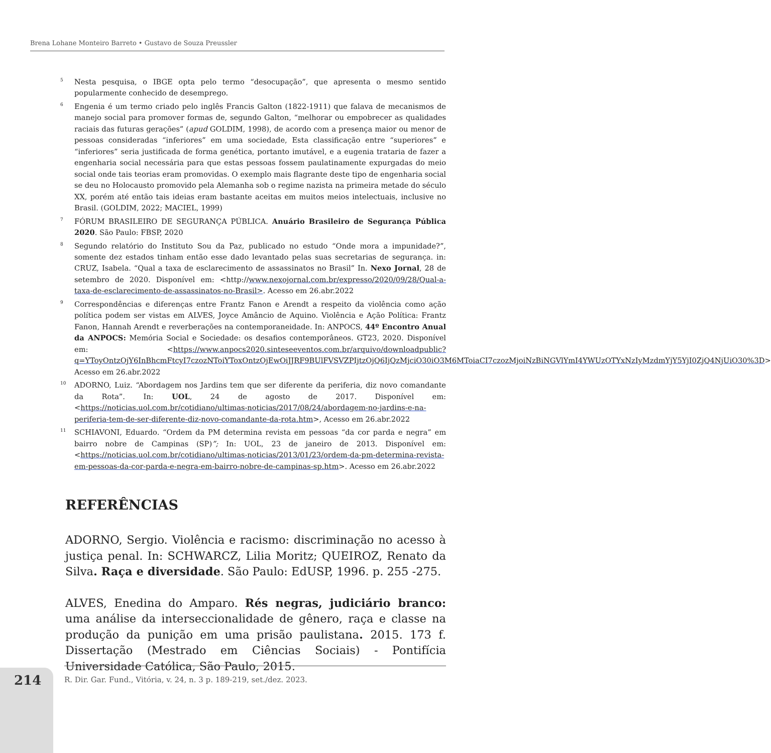Brena Lohane Monteiro Barreto • Gustavo de Souza Preussler
<sup>5</sup> Nesta pesquisa, o IBGE opta pelo termo “desocupação”, que apresenta o mesmo sentido popularmente conhecido de desemprego.
<sup>6</sup> Engenia é um termo criado pelo inglês Francis Galton (1822-1911) que falava de mecanismos de manejo social para promover formas de, segundo Galton, “melhorar ou empobrecer as qualidades raciais das futuras gerações” (apud GOLDIM, 1998), de acordo com a presença maior ou menor de pessoas consideradas “inferiores” em uma sociedade, Esta classificação entre “superiores” e “inferiores” seria justificada de forma genética, portanto imutável, e a eugenia trataria de fazer a engenharia social necessária para que estas pessoas fossem paulatinamente expurgadas do meio social onde tais teorias eram promovidas. O exemplo mais flagrante deste tipo de engenharia social se deu no Holocausto promovido pela Alemanha sob o regime nazista na primeira metade do século XX, porém até então tais ideias eram bastante aceitas em muitos meios intelectuais, inclusive no Brasil. (GOLDIM, 2022; MACIEL, 1999)
<sup>7</sup> FÓRUM BRASILEIRO DE SEGURANÇA PÚBLICA. Anuário Brasileiro de Segurança Pública 2020. São Paulo: FBSP, 2020
<sup>8</sup> Segundo relatório do Instituto Sou da Paz, publicado no estudo “Onde mora a impunidade?”, somente dez estados tinham então esse dado levantado pelas suas secretarias de segurança. in: CRUZ, Isabela. “Qual a taxa de esclarecimento de assassinatos no Brasil” In. Nexo Jornal, 28 de setembro de 2020. Disponível em: <http://www.nexojornal.com.br/expresso/2020/09/28/Qual-a-taxa-de-esclarecimento-de-assassinatos-no-Brasil>. Acesso em 26.abr.2022
<sup>9</sup> Correspondências e diferenças entre Frantz Fanon e Arendt a respeito da violência como ação política podem ser vistas em ALVES, Joyce Amâncio de Aquino. Violência e Ação Política: Frantz Fanon, Hannah Arendt e reverberações na contemporaneidade. In: ANPOCS, 44º Encontro Anual da ANPOCS: Memória Social e Sociedade: os desafios contemporâneos. GT23, 2020. Disponível em: <https://www.anpocs2020.sinteseeventos.com.br/arquivo/downloadpublic?q=YToyOntzOjY6InBhcmFtcyI7czozNToiYToxOntzOjEwOiJJRF9BUlFVSVZPIjtzOjQ6IjQzMjciO30iO3M6MToiaCI7czozMjoiNzBiNGVlYmI4YWUzOTYxNzIyMzdmYjY5YjI0ZjQ4NjUiO30%3D> Acesso em 26.abr.2022
<sup>10</sup> ADORNO, Luiz. “Abordagem nos Jardins tem que ser diferente da periferia, diz novo comandante da Rota”. In: UOL, 24 de agosto de 2017. Disponível em: <https://noticias.uol.com.br/cotidiano/ultimas-noticias/2017/08/24/abordagem-no-jardins-e-na-periferia-tem-de-ser-diferente-diz-novo-comandante-da-rota.htm>, Acesso em 26.abr.2022
<sup>11</sup> SCHIAVONI, Eduardo. “Ordem da PM determina revista em pessoas “da cor parda e negra” em bairro nobre de Campinas (SP)”; In: UOL, 23 de janeiro de 2013. Disponível em: <https://noticias.uol.com.br/cotidiano/ultimas-noticias/2013/01/23/ordem-da-pm-determina-revista-em-pessoas-da-cor-parda-e-negra-em-bairro-nobre-de-campinas-sp.htm>. Acesso em 26.abr.2022
REFERÊNCIAS
ADORNO, Sergio. Violência e racismo: discriminação no acesso à justiça penal. In: SCHWARCZ, Lilia Moritz; QUEIROZ, Renato da Silva. Raça e diversidade. São Paulo: EdUSP, 1996. p. 255 -275.
ALVES, Enedina do Amparo. Rés negras, judiciário branco: uma análise da interseccionalidade de gênero, raça e classe na produção da punição em uma prisão paulistana. 2015. 173 f. Dissertação (Mestrado em Ciências Sociais) - Pontifícia Universidade Católica, São Paulo, 2015.
214
R. Dir. Gar. Fund., Vitória, v. 24, n. 3 p. 189-219, set./dez. 2023.